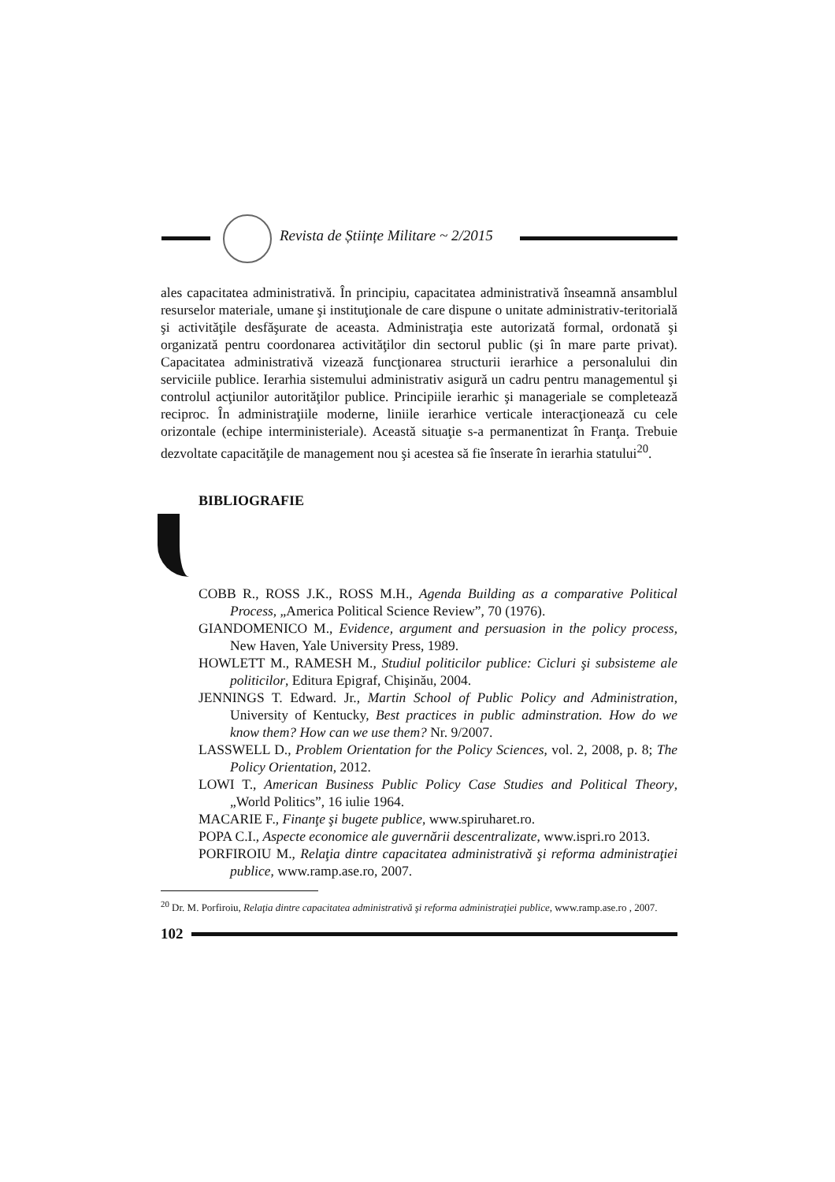Revista de Științe Militare ~ 2/2015
ales capacitatea administrativă. În principiu, capacitatea administrativă înseamnă ansamblul resurselor materiale, umane şi instituţionale de care dispune o unitate administrativ-teritorială şi activităţile desfăşurate de aceasta. Administraţia este autorizată formal, ordonată şi organizată pentru coordonarea activităţilor din sectorul public (şi în mare parte privat). Capacitatea administrativă vizează funcţionarea structurii ierarhice a personalului din serviciile publice. Ierarhia sistemului administrativ asigură un cadru pentru managementul şi controlul acţiunilor autorităţilor publice. Principiile ierarhic şi manageriale se completează reciproc. În administraţiile moderne, liniile ierarhice verticale interacţionează cu cele orizontale (echipe interministeriale). Această situaţie s-a permanentizat în Franţa. Trebuie dezvoltate capacităţile de management nou şi acestea să fie înserate în ierarhia statului<sup>20</sup>.
BIBLIOGRAFIE
COBB R., ROSS J.K., ROSS M.H., Agenda Building as a comparative Political Process, „America Political Science Review”, 70 (1976).
GIANDOMENICO M., Evidence, argument and persuasion in the policy process, New Haven, Yale University Press, 1989.
HOWLETT M., RAMESH M., Studiul politicilor publice: Cicluri şi subsisteme ale politicilor, Editura Epigraf, Chişinău, 2004.
JENNINGS T. Edward. Jr., Martin School of Public Policy and Administration, University of Kentucky, Best practices in public adminstration. How do we know them? How can we use them? Nr. 9/2007.
LASSWELL D., Problem Orientation for the Policy Sciences, vol. 2, 2008, p. 8; The Policy Orientation, 2012.
LOWI T., American Business Public Policy Case Studies and Political Theory, „World Politics”, 16 iulie 1964.
MACARIE F., Finanţe şi bugete publice, www.spiruharet.ro.
POPA C.I., Aspecte economice ale guvernării descentralizate, www.ispri.ro 2013.
PORFIROIU M., Relaţia dintre capacitatea administrativă şi reforma administraţiei publice, www.ramp.ase.ro, 2007.
<sup>20</sup> Dr. M. Porfiroiu, Relaţia dintre capacitatea administrativă şi reforma administraţiei publice, www.ramp.ase.ro , 2007.
102